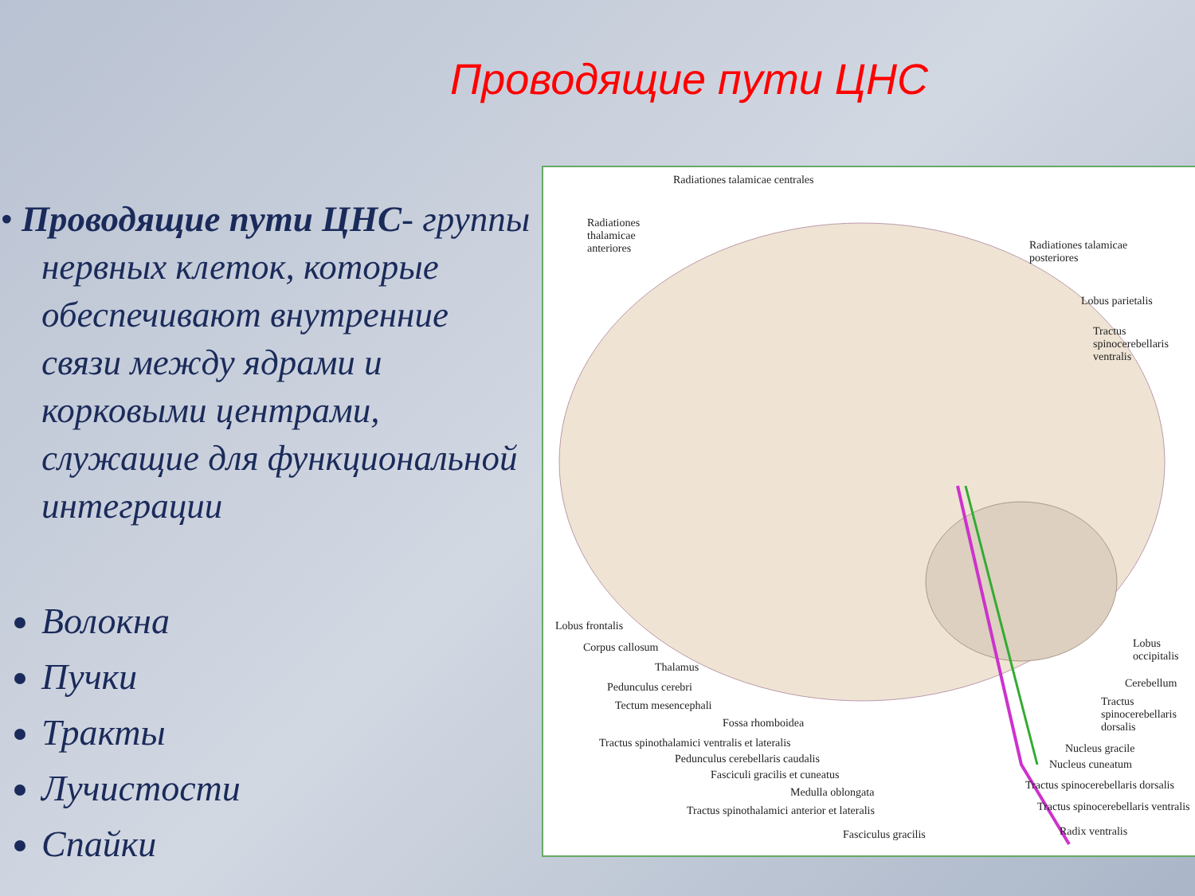Проводящие пути ЦНС
• Проводящие пути ЦНС- группы нервных клеток, которые обеспечивают внутренние связи между ядрами и корковыми центрами, служащие для функциональной интеграции
Волокна
Пучки
Тракты
Лучистости
Спайки
Radiationes talamicae centrales
Radiationes
thalamicae
anteriores Radiationes talamicae
posteriores
Lobus parietalis
Tractus
spinocerebellaris
ventralis
Lobus frontalis
Corpus callosum
Thalamus
Pedunculus cerebri
Tectum mesencephali
Fossa rhomboidea
Tractus spinothalamici ventralis et lateralis
Pedunculus cerebellaris caudalis
Fasciculi gracilis et cuneatus
Medulla oblongata
Tractus spinothalamici anterior et lateralis
Fasciculus gracilis
Lobus
occipitalis
Cerebellum
Tractus
spinocerebellaris
dorsalis
Nucleus gracile
Nucleus cuneatum
Tractus spinocerebellaris dorsalis
Tractus spinocerebellaris ventralis
Radix ventralis